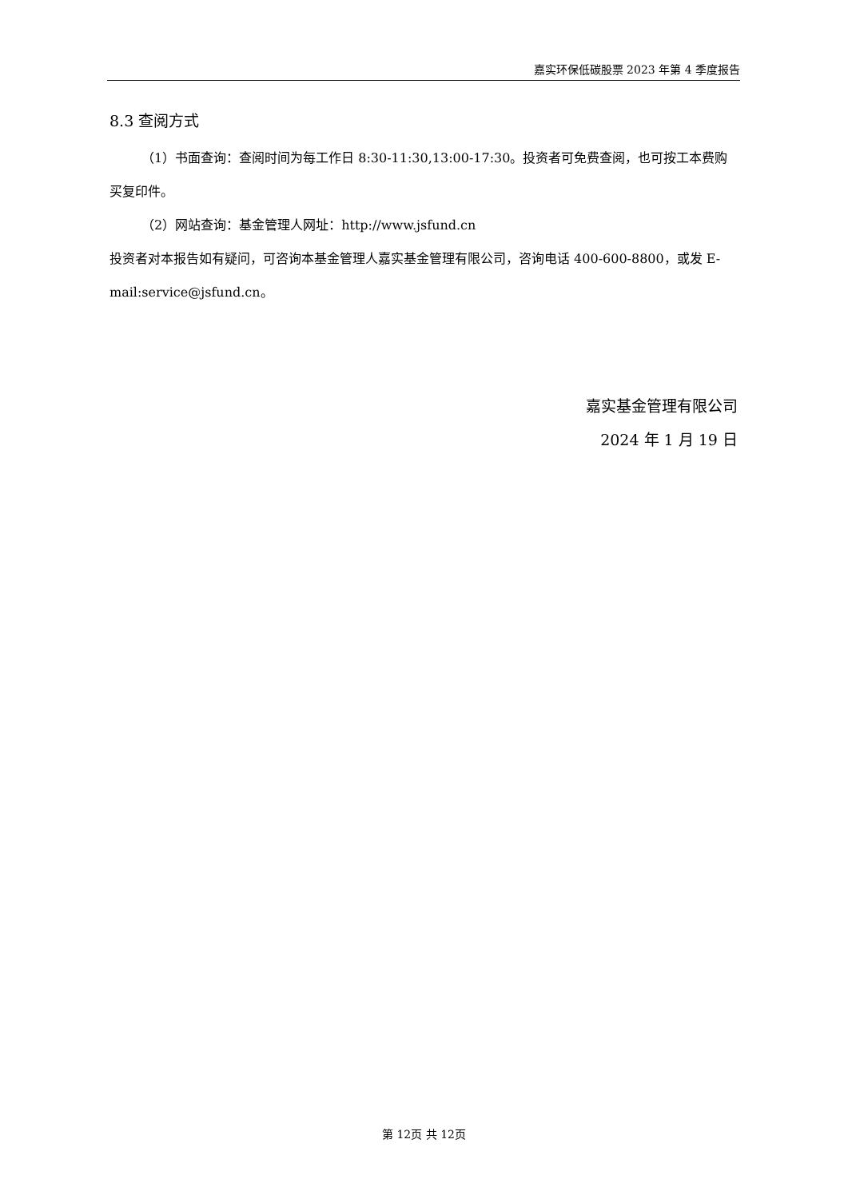嘉实环保低碳股票 2023 年第 4 季度报告
8.3 查阅方式
（1）书面查询：查阅时间为每工作日 8:30-11:30,13:00-17:30。投资者可免费查阅，也可按工本费购买复印件。
（2）网站查询：基金管理人网址：http://www.jsfund.cn
投资者对本报告如有疑问，可咨询本基金管理人嘉实基金管理有限公司，咨询电话 400-600-8800，或发 E-mail:service@jsfund.cn。
嘉实基金管理有限公司
2024 年 1 月 19 日
第 12页 共 12页